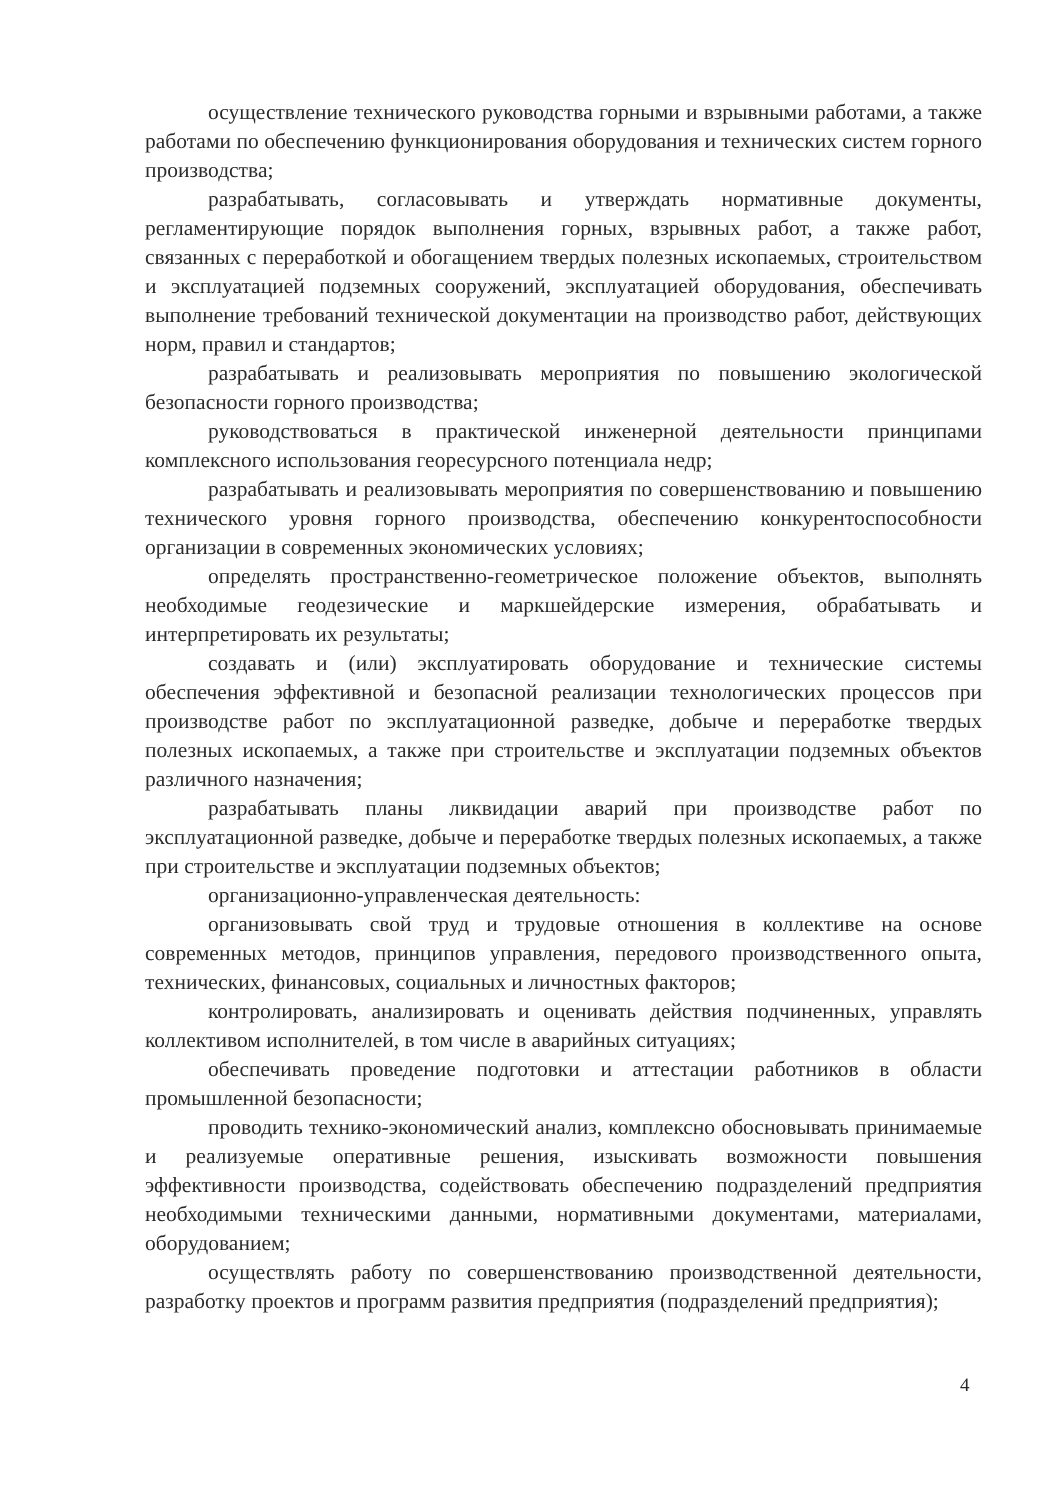осуществление технического руководства горными и взрывными работами, а также работами по обеспечению функционирования оборудования и технических систем горного производства;
разрабатывать, согласовывать и утверждать нормативные документы, регламентирующие порядок выполнения горных, взрывных работ, а также работ, связанных с переработкой и обогащением твердых полезных ископаемых, строительством и эксплуатацией подземных сооружений, эксплуатацией оборудования, обеспечивать выполнение требований технической документации на производство работ, действующих норм, правил и стандартов;
разрабатывать и реализовывать мероприятия по повышению экологической безопасности горного производства;
руководствоваться в практической инженерной деятельности принципами комплексного использования георесурсного потенциала недр;
разрабатывать и реализовывать мероприятия по совершенствованию и повышению технического уровня горного производства, обеспечению конкурентоспособности организации в современных экономических условиях;
определять пространственно-геометрическое положение объектов, выполнять необходимые геодезические и маркшейдерские измерения, обрабатывать и интерпретировать их результаты;
создавать и (или) эксплуатировать оборудование и технические системы обеспечения эффективной и безопасной реализации технологических процессов при производстве работ по эксплуатационной разведке, добыче и переработке твердых полезных ископаемых, а также при строительстве и эксплуатации подземных объектов различного назначения;
разрабатывать планы ликвидации аварий при производстве работ по эксплуатационной разведке, добыче и переработке твердых полезных ископаемых, а также при строительстве и эксплуатации подземных объектов;
организационно-управленческая деятельность:
организовывать свой труд и трудовые отношения в коллективе на основе современных методов, принципов управления, передового производственного опыта, технических, финансовых, социальных и личностных факторов;
контролировать, анализировать и оценивать действия подчиненных, управлять коллективом исполнителей, в том числе в аварийных ситуациях;
обеспечивать проведение подготовки и аттестации работников в области промышленной безопасности;
проводить технико-экономический анализ, комплексно обосновывать принимаемые и реализуемые оперативные решения, изыскивать возможности повышения эффективности производства, содействовать обеспечению подразделений предприятия необходимыми техническими данными, нормативными документами, материалами, оборудованием;
осуществлять работу по совершенствованию производственной деятельности, разработку проектов и программ развития предприятия (подразделений предприятия);
4